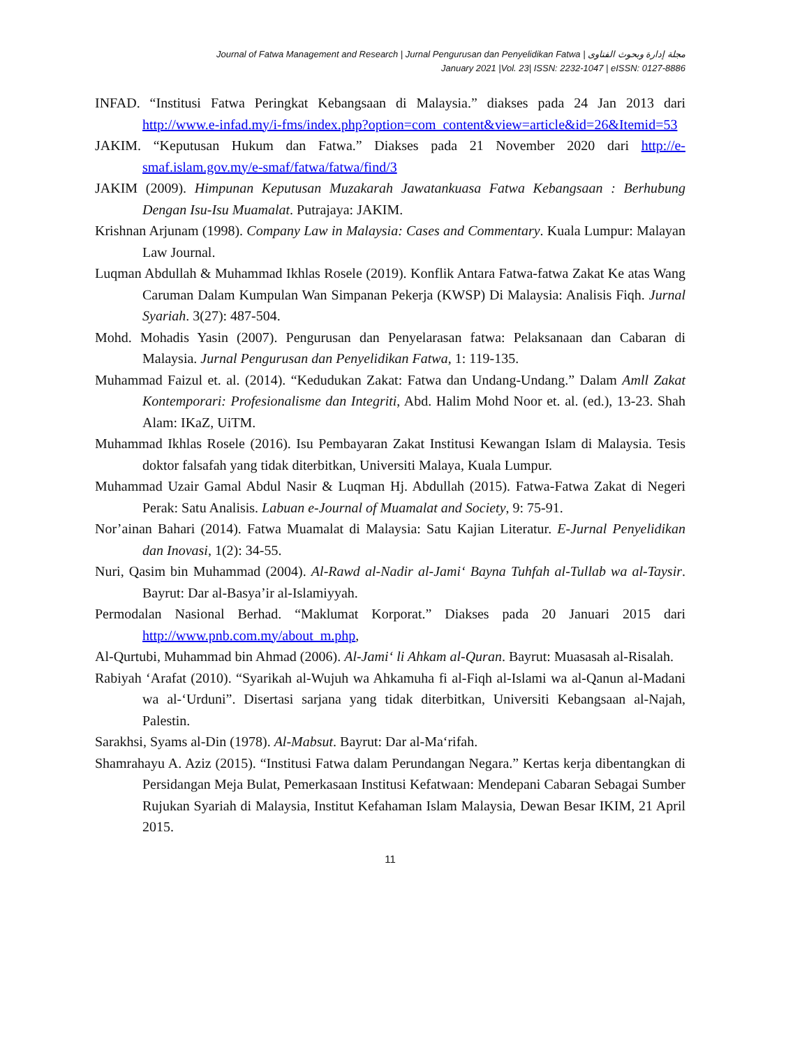Journal of Fatwa Management and Research | Jurnal Pengurusan dan Penyelidikan Fatwa | مجلة إدارة وبحوث الفتاوى
January 2021 |Vol. 23| ISSN: 2232-1047 | eISSN: 0127-8886
INFAD. “Institusi Fatwa Peringkat Kebangsaan di Malaysia.” diakses pada 24 Jan 2013 dari http://www.e-infad.my/i-fms/index.php?option=com_content&view=article&id=26&Itemid=53
JAKIM. “Keputusan Hukum dan Fatwa.” Diakses pada 21 November 2020 dari http://e-smaf.islam.gov.my/e-smaf/fatwa/fatwa/find/3
JAKIM (2009). Himpunan Keputusan Muzakarah Jawatankuasa Fatwa Kebangsaan : Berhubung Dengan Isu-Isu Muamalat. Putrajaya: JAKIM.
Krishnan Arjunam (1998). Company Law in Malaysia: Cases and Commentary. Kuala Lumpur: Malayan Law Journal.
Luqman Abdullah & Muhammad Ikhlas Rosele (2019). Konflik Antara Fatwa-fatwa Zakat Ke atas Wang Caruman Dalam Kumpulan Wan Simpanan Pekerja (KWSP) Di Malaysia: Analisis Fiqh. Jurnal Syariah. 3(27): 487-504.
Mohd. Mohadis Yasin (2007). Pengurusan dan Penyelarasan fatwa: Pelaksanaan dan Cabaran di Malaysia. Jurnal Pengurusan dan Penyelidikan Fatwa, 1: 119-135.
Muhammad Faizul et. al. (2014). “Kedudukan Zakat: Fatwa dan Undang-Undang.” Dalam Amll Zakat Kontemporari: Profesionalisme dan Integriti, Abd. Halim Mohd Noor et. al. (ed.), 13-23. Shah Alam: IKaZ, UiTM.
Muhammad Ikhlas Rosele (2016). Isu Pembayaran Zakat Institusi Kewangan Islam di Malaysia. Tesis doktor falsafah yang tidak diterbitkan, Universiti Malaya, Kuala Lumpur.
Muhammad Uzair Gamal Abdul Nasir & Luqman Hj. Abdullah (2015). Fatwa-Fatwa Zakat di Negeri Perak: Satu Analisis. Labuan e-Journal of Muamalat and Society, 9: 75-91.
Nor’ainan Bahari (2014). Fatwa Muamalat di Malaysia: Satu Kajian Literatur. E-Jurnal Penyelidikan dan Inovasi, 1(2): 34-55.
Nuri, Qasim bin Muhammad (2004). Al-Rawd al-Nadir al-Jami‘ Bayna Tuhfah al-Tullab wa al-Taysir. Bayrut: Dar al-Basya’ir al-Islamiyyah.
Permodalan Nasional Berhad. “Maklumat Korporat.” Diakses pada 20 Januari 2015 dari http://www.pnb.com.my/about_m.php,
Al-Qurtubi, Muhammad bin Ahmad (2006). Al-Jami‘ li Ahkam al-Quran. Bayrut: Muasasah al-Risalah.
Rabiyah ‘Arafat (2010). “Syarikah al-Wujuh wa Ahkamuha fi al-Fiqh al-Islami wa al-Qanun al-Madani wa al-‘Urduni”. Disertasi sarjana yang tidak diterbitkan, Universiti Kebangsaan al-Najah, Palestin.
Sarakhsi, Syams al-Din (1978). Al-Mabsut. Bayrut: Dar al-Ma‘rifah.
Shamrahayu A. Aziz (2015). “Institusi Fatwa dalam Perundangan Negara.” Kertas kerja dibentangkan di Persidangan Meja Bulat, Pemerkasaan Institusi Kefatwaan: Mendepani Cabaran Sebagai Sumber Rujukan Syariah di Malaysia, Institut Kefahaman Islam Malaysia, Dewan Besar IKIM, 21 April 2015.
11